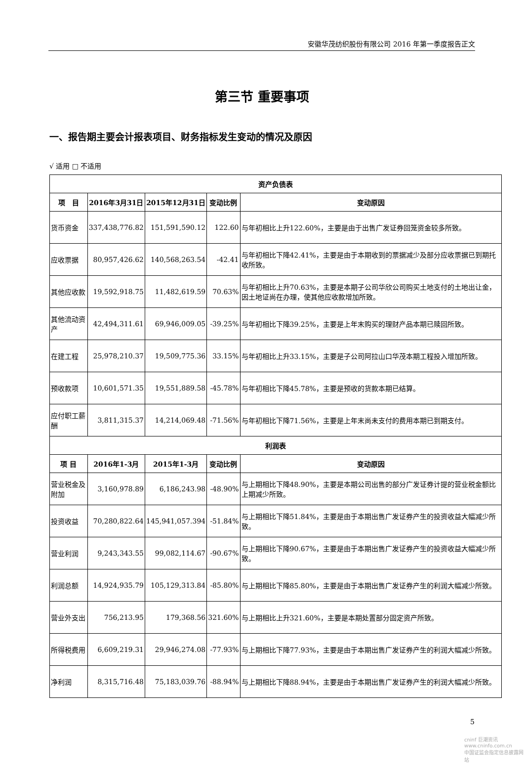安徽华茂纺织股份有限公司 2016 年第一季度报告正文
第三节 重要事项
一、报告期主要会计报表项目、财务指标发生变动的情况及原因
√ 适用 □ 不适用
| 资产负债表 | | | | |
| --- | --- | --- | --- | --- |
| 项 目 | 2016年3月31日 | 2015年12月31日 | 变动比例 | 变动原因 |
| 货币资金 | 337,438,776.82 | 151,591,590.12 | 122.60 | 与年初相比上升122.60%，主要是由于出售广发证券回笼资金较多所致。 |
| 应收票据 | 80,957,426.62 | 140,568,263.54 | -42.41 | 与年初相比下降42.41%，主要是由于本期收到的票据减少及部分应收票据已到期托收所致。 |
| 其他应收款 | 19,592,918.75 | 11,482,619.59 | 70.63% | 与年初相比上升70.63%，主要是本期子公司华欣公司购买土地支付的土地出让金，因土地证尚在办理，使其他应收款增加所致。 |
| 其他流动资产 | 42,494,311.61 | 69,946,009.05 | -39.25% | 与年初相比下降39.25%，主要是上年末购买的理财产品本期已赎回所致。 |
| 在建工程 | 25,978,210.37 | 19,509,775.36 | 33.15% | 与年初相比上升33.15%，主要是子公司阿拉山口华茂本期工程投入增加所致。 |
| 预收款项 | 10,601,571.35 | 19,551,889.58 | -45.78% | 与年初相比下降45.78%，主要是预收的货款本期已结算。 |
| 应付职工薪酬 | 3,811,315.37 | 14,214,069.48 | -71.56% | 与年初相比下降71.56%，主要是上年末尚未支付的费用本期已到期支付。 |
| 利润表 | | | | |
| 项 目 | 2016年1-3月 | 2015年1-3月 | 变动比例 | 变动原因 |
| 营业税金及附加 | 3,160,978.89 | 6,186,243.98 | -48.90% | 与上期相比下降48.90%，主要是本期公司出售的部分广发证券计提的营业税金额比上期减少所致。 |
| 投资收益 | 70,280,822.64 | 145,941,057.394 | -51.84% | 与上期相比下降51.84%，主要是由于本期出售广发证券产生的投资收益大幅减少所致。 |
| 营业利润 | 9,243,343.55 | 99,082,114.67 | -90.67% | 与上期相比下降90.67%，主要是由于本期出售广发证券产生的投资收益大幅减少所致。 |
| 利润总额 | 14,924,935.79 | 105,129,313.84 | -85.80% | 与上期相比下降85.80%，主要是由于本期出售广发证券产生的利润大幅减少所致。 |
| 营业外支出 | 756,213.95 | 179,368.56 | 321.60% | 与上期相比上升321.60%，主要是本期处置部分固定资产所致。 |
| 所得税费用 | 6,609,219.31 | 29,946,274.08 | -77.93% | 与上期相比下降77.93%，主要是由于本期出售广发证券产生的利润大幅减少所致。 |
| 净利润 | 8,315,716.48 | 75,183,039.76 | -88.94% | 与上期相比下降88.94%，主要是由于本期出售广发证券产生的利润大幅减少所致。 |
5
cninf 巨潮资讯
www.cninfo.com.cn
中国证监会指定信息披露网站